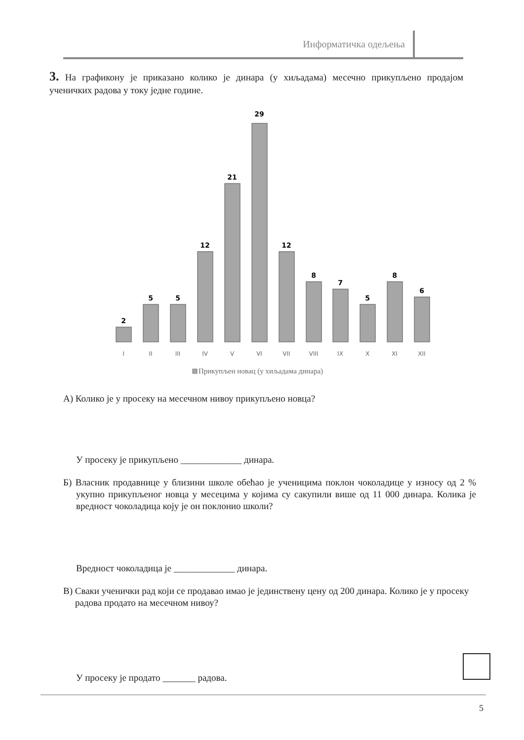Информатичка одељења
3. На графикону је приказано колико је динара (у хиљадама) месечно прикупљено продајом ученичких радова у току једне године.
2
5
5
12
21
29
12
8
7
5
8
6
I
II
III
IV
V
VI
VII
VIII
IX
X
XI
XII
Прикупљен новац (у хиљадама динара)
А) Колико је у просеку на месечном нивоу прикупљено новца?
У просеку је прикупљено _____________ динара.
Б) Власник продавнице у близини школе обећао је ученицима поклон чоколадице у износу од 2 % укупно прикупљеног новца у месецима у којима су сакупили више од 11 000 динара. Колика је вредност чоколадица коју је он поклонио школи?
Вредност чоколадица је _____________ динара.
В) Сваки ученички рад који се продавао имао је јединствену цену од 200 динара. Колико је у просеку радова продато на месечном нивоу?
У просеку је продато _______ радова.
5